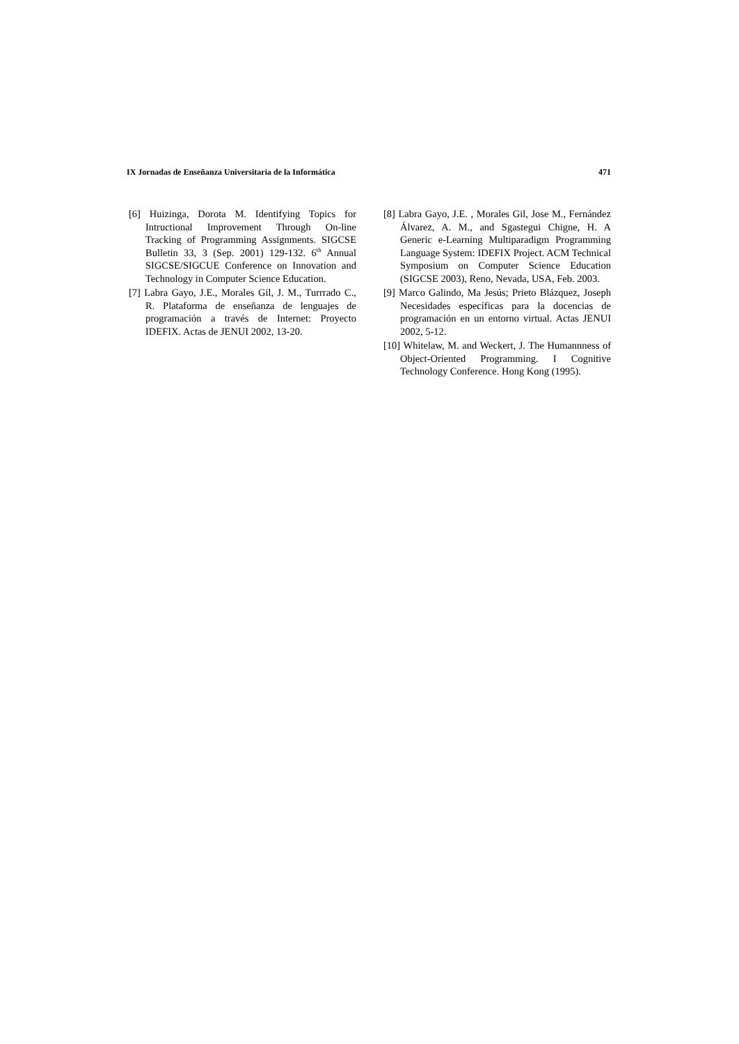IX Jornadas de Enseñanza Universitaria de la Informática 471
[6] Huizinga, Dorota M. Identifying Topics for Intructional Improvement Through On-line Tracking of Programming Assignments. SIGCSE Bulletin 33, 3 (Sep. 2001) 129-132. 6<sup>th</sup> Annual SIGCSE/SIGCUE Conference on Innovation and Technology in Computer Science Education.
[7] Labra Gayo, J.E., Morales Gil, J. M., Turrrado C., R. Plataforma de enseñanza de lenguajes de programación a través de Internet: Proyecto IDEFIX. Actas de JENUI 2002, 13-20.
[8] Labra Gayo, J.E. , Morales Gil, Jose M., Fernández Álvarez, A. M., and Sgastegui Chigne, H. A Generic e-Learning Multiparadigm Programming Language System: IDEFIX Project. ACM Technical Symposium on Computer Science Education (SIGCSE 2003), Reno, Nevada, USA, Feb. 2003.
[9] Marco Galindo, Ma Jesús; Prieto Blázquez, Joseph Necesidades específicas para la docencias de programación en un entorno virtual. Actas JENUI 2002, 5-12.
[10] Whitelaw, M. and Weckert, J. The Humannness of Object-Oriented Programming. I Cognitive Technology Conference. Hong Kong (1995).